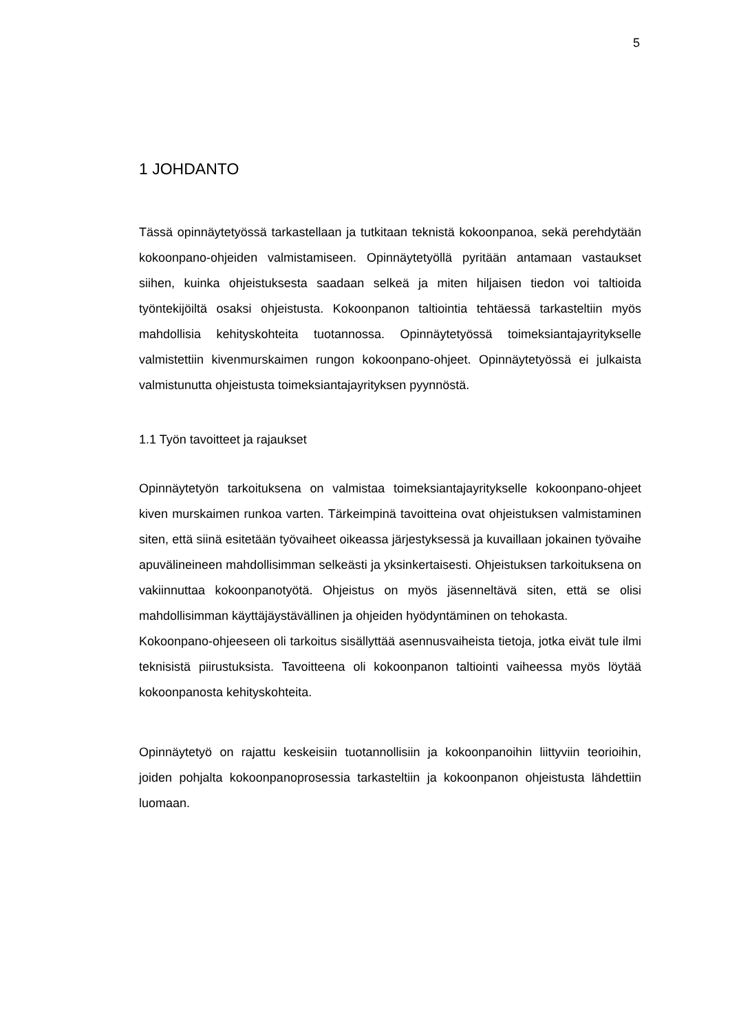5
1 JOHDANTO
Tässä opinnäytetyössä tarkastellaan ja tutkitaan teknistä kokoonpanoa, sekä perehdytään kokoonpano-ohjeiden valmistamiseen. Opinnäytetyöllä pyritään antamaan vastaukset siihen, kuinka ohjeistuksesta saadaan selkeä ja miten hiljaisen tiedon voi taltioida työntekijöiltä osaksi ohjeistusta. Kokoonpanon taltiointia tehtäessä tarkasteltiin myös mahdollisia kehityskohteita tuotannossa. Opinnäytetyössä toimeksiantajayritykselle valmistettiin kivenmurskaimen rungon kokoonpano-ohjeet. Opinnäytetyössä ei julkaista valmistunutta ohjeistusta toimeksiantajayrityksen pyynnöstä.
1.1 Työn tavoitteet ja rajaukset
Opinnäytetyön tarkoituksena on valmistaa toimeksiantajayritykselle kokoonpano-ohjeet kiven murskaimen runkoa varten. Tärkeimpinä tavoitteina ovat ohjeistuksen valmistaminen siten, että siinä esitetään työvaiheet oikeassa järjestyksessä ja kuvaillaan jokainen työvaihe apuvälineineen mahdollisimman selkeästi ja yksinkertaisesti. Ohjeistuksen tarkoituksena on vakiinnuttaa kokoonpanotyötä. Ohjeistus on myös jäsenneltävä siten, että se olisi mahdollisimman käyttäjäystävällinen ja ohjeiden hyödyntäminen on tehokasta.
Kokoonpano-ohjeeseen oli tarkoitus sisällyttää asennusvaiheista tietoja, jotka eivät tule ilmi teknisistä piirustuksista. Tavoitteena oli kokoonpanon taltiointi vaiheessa myös löytää kokoonpanosta kehityskohteita.
Opinnäytetyö on rajattu keskeisiin tuotannollisiin ja kokoonpanoihin liittyviin teorioihin, joiden pohjalta kokoonpanoprosessia tarkasteltiin ja kokoonpanon ohjeistusta lähdettiin luomaan.